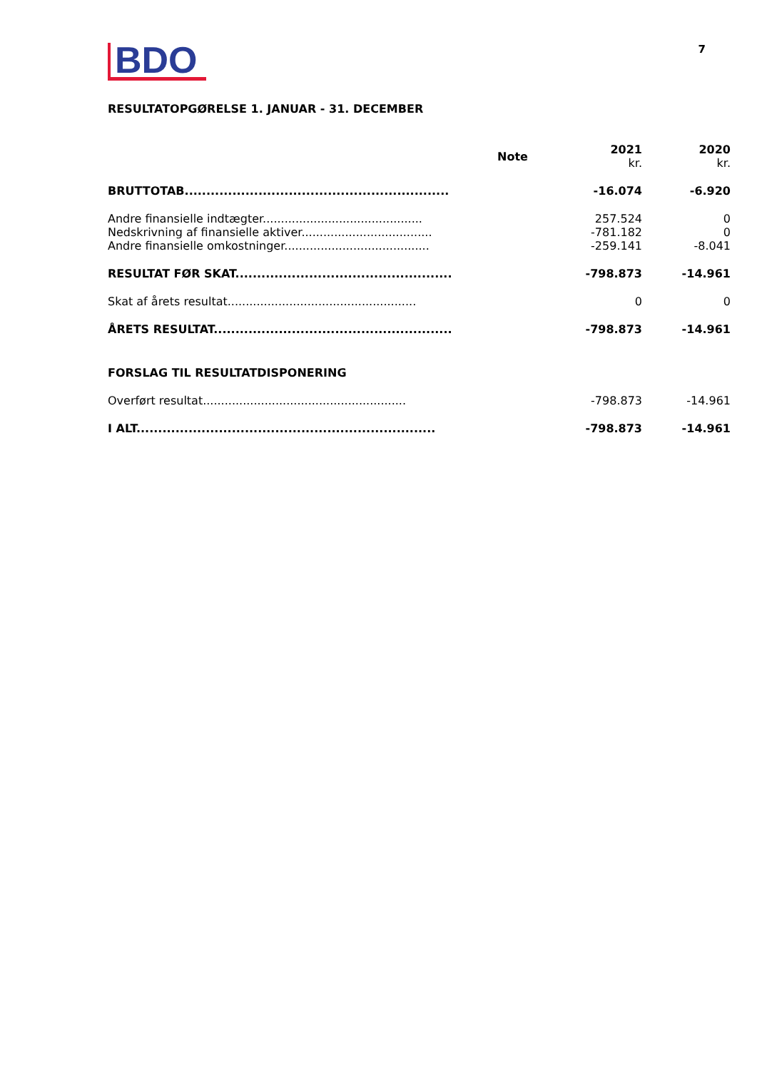BDO
7
RESULTATOPGØRELSE 1. JANUAR - 31. DECEMBER
| | Note | 2021 kr. | 2020 kr. |
| --- | --- | --- | --- |
| BRUTTOTAB............................................................. | | -16.074 | -6.920 |
| Andre finansielle indtægter............................................ | | 257.524 | 0 |
| Nedskrivning af finansielle aktiver.................................... | | -781.182 | 0 |
| Andre finansielle omkostninger........................................ | | -259.141 | -8.041 |
| RESULTAT FØR SKAT.................................................. | | -798.873 | -14.961 |
| Skat af årets resultat.................................................... | | 0 | 0 |
| ÅRETS RESULTAT....................................................... | | -798.873 | -14.961 |
| FORSLAG TIL RESULTATDISPONERING | | | |
| Overført resultat........................................................ | | -798.873 | -14.961 |
| I ALT..................................................................... | | -798.873 | -14.961 |